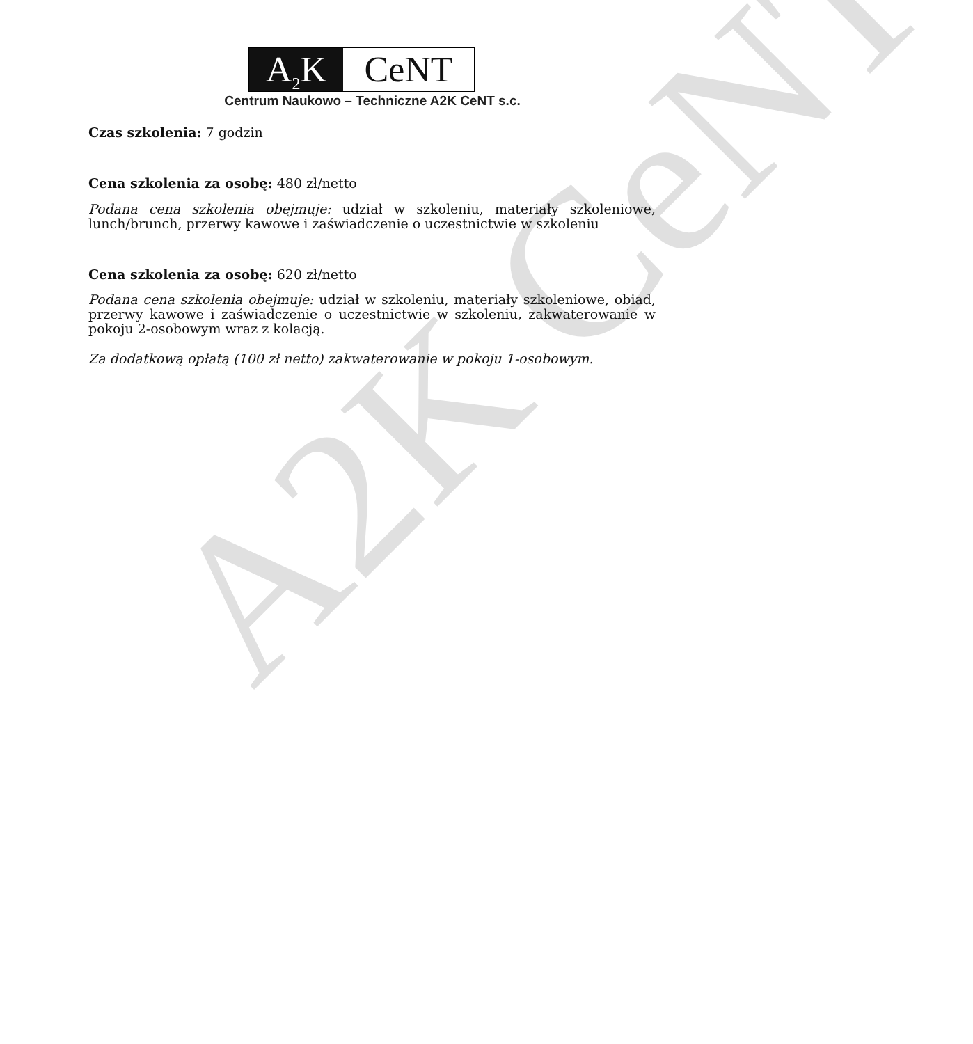A2K CeNT
A<sub>2</sub>K CeNT
Centrum Naukowo – Techniczne A2K CeNT s.c.
Czas szkolenia: 7 godzin
Cena szkolenia za osobę: 480 zł/netto
Podana cena szkolenia obejmuje: udział w szkoleniu, materiały szkoleniowe, lunch/brunch, przerwy kawowe i zaświadczenie o uczestnictwie w szkoleniu
Cena szkolenia za osobę: 620 zł/netto
Podana cena szkolenia obejmuje: udział w szkoleniu, materiały szkoleniowe, obiad, przerwy kawowe i zaświadczenie o uczestnictwie w szkoleniu, zakwaterowanie w pokoju 2-osobowym wraz z kolacją.
Za dodatkową opłatą (100 zł netto) zakwaterowanie w pokoju 1-osobowym.